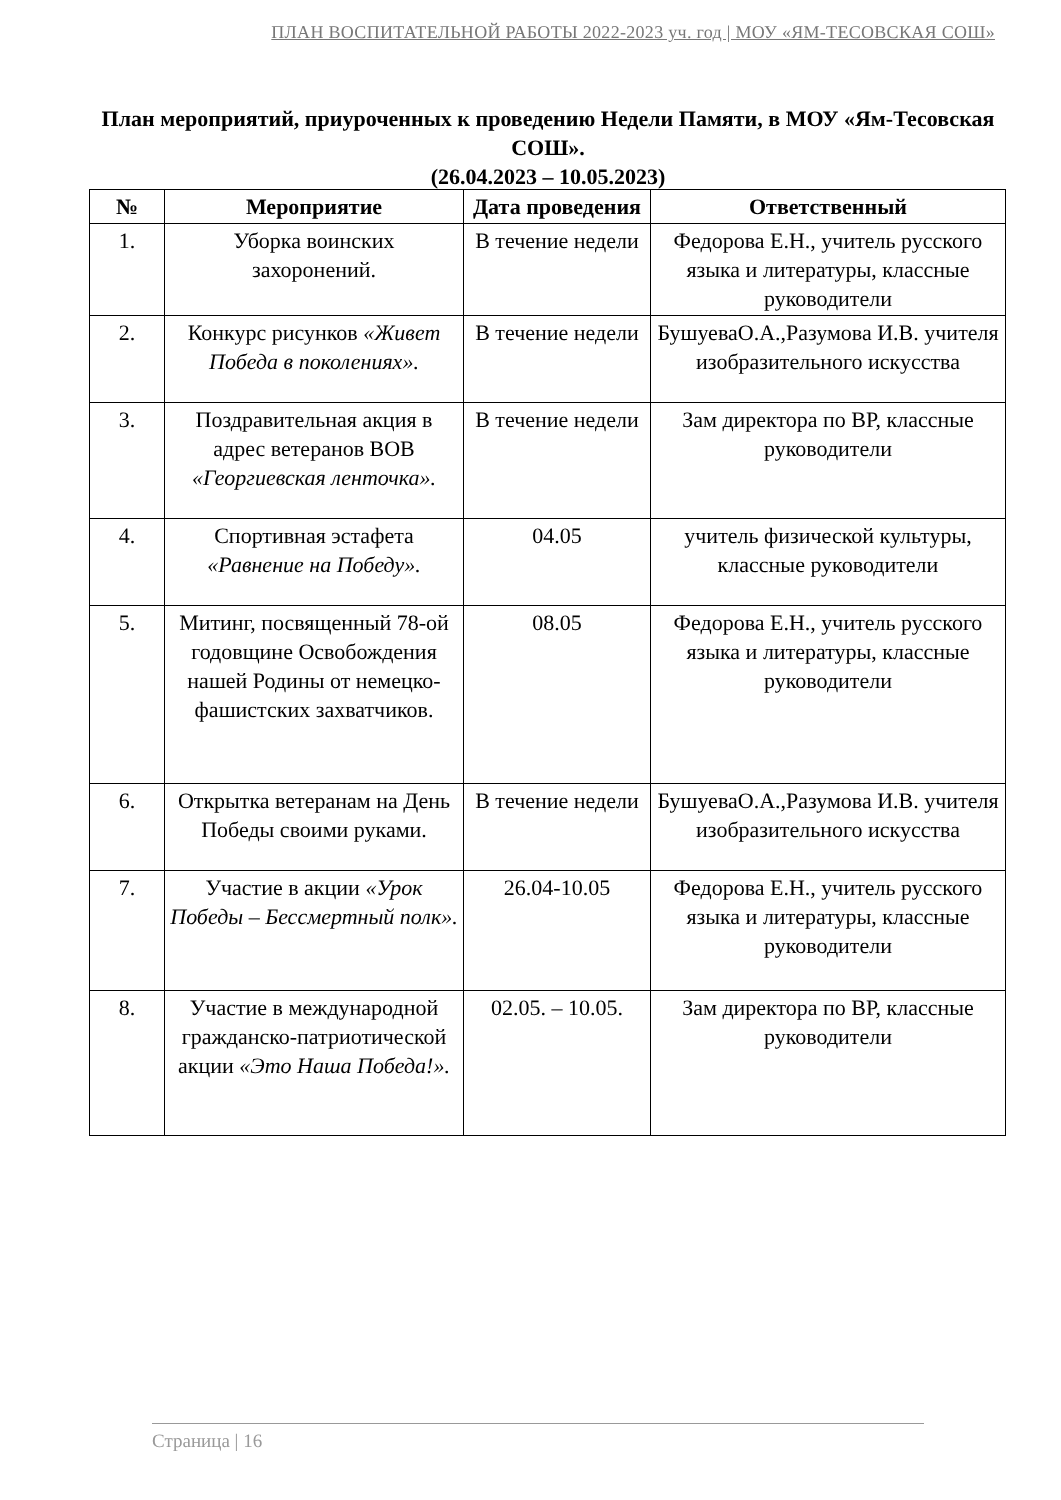ПЛАН ВОСПИТАТЕЛЬНОЙ РАБОТЫ 2022-2023 уч. год | МОУ «ЯМ-ТЕСОВСКАЯ СОШ»
План мероприятий, приуроченных к проведению Недели Памяти, в МОУ «Ям-Тесовская СОШ».
(26.04.2023 – 10.05.2023)
| № | Мероприятие | Дата проведения | Ответственный |
| --- | --- | --- | --- |
| 1. | Уборка воинских захоронений. | В течение недели | Федорова Е.Н., учитель русского языка и литературы, классные руководители |
| 2. | Конкурс рисунков «Живет Победа в поколениях». | В течение недели | БушуеваО.А.,Разумова И.В. учителя изобразительного искусства |
| 3. | Поздравительная акция в адрес ветеранов ВОВ «Георгиевская ленточка». | В течение недели | Зам директора по ВР, классные руководители |
| 4. | Спортивная эстафета «Равнение на Победу». | 04.05 | учитель физической культуры, классные руководители |
| 5. | Митинг, посвященный 78-ой годовщине Освобождения нашей Родины от немецко-фашистских захватчиков. | 08.05 | Федорова Е.Н., учитель русского языка и литературы, классные руководители |
| 6. | Открытка ветеранам на День Победы своими руками. | В течение недели | БушуеваО.А.,Разумова И.В. учителя изобразительного искусства |
| 7. | Участие в акции «Урок Победы – Бессмертный полк». | 26.04-10.05 | Федорова Е.Н., учитель русского языка и литературы, классные руководители |
| 8. | Участие в международной гражданско-патриотической акции «Это Наша Победа!». | 02.05. – 10.05. | Зам директора по ВР, классные руководители |
Страница | 16